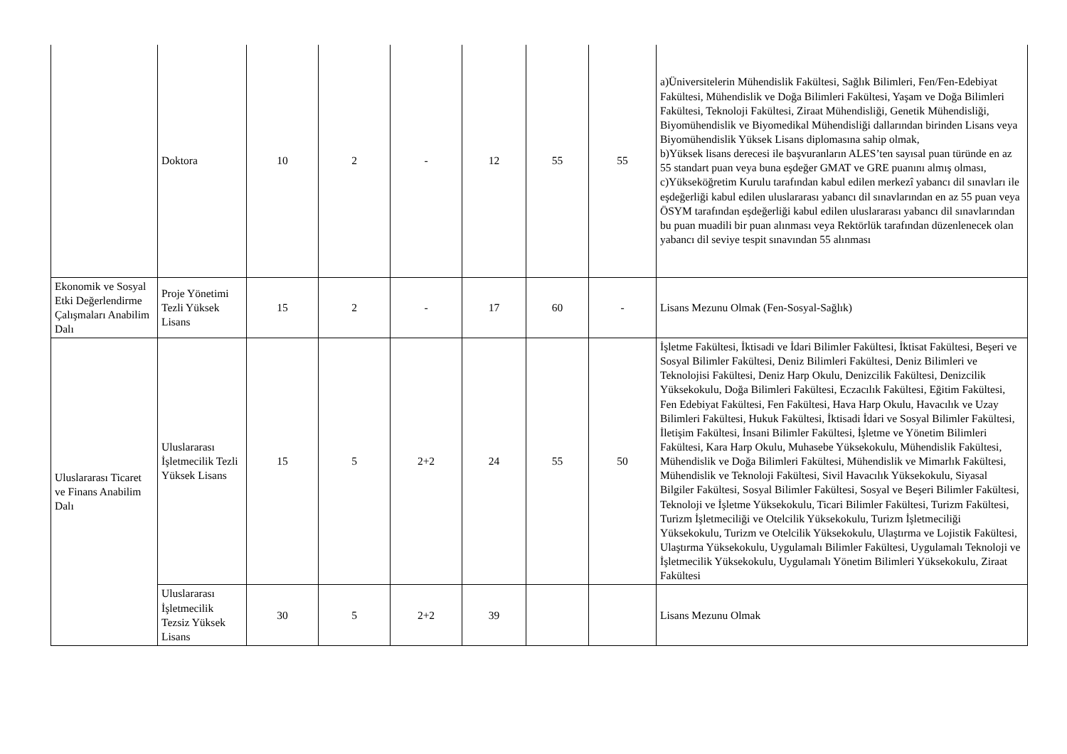| | Doktora | 10 | 2 | - | 12 | 55 | 55 | a)Üniversitelerin Mühendislik Fakültesi, Sağlık Bilimleri, Fen/Fen-Edebiyat Fakültesi, Mühendislik ve Doğa Bilimleri Fakültesi, Yaşam ve Doğa Bilimleri Fakültesi, Teknoloji Fakültesi, Ziraat Mühendisliği, Genetik Mühendisliği, Biyomühendislik ve Biyomedikal Mühendisliği dallarından birinden Lisans veya Biyomühendislik Yüksek Lisans diplomasına sahip olmak, b)Yüksek lisans derecesi ile başvuranların ALES’ten sayısal puan türünde en az 55 standart puan veya buna eşdeğer GMAT ve GRE puanını almış olması, c)Yükseköğretim Kurulu tarafından kabul edilen merkezî yabancı dil sınavları ile eşdeğerliği kabul edilen uluslararası yabancı dil sınavlarından en az 55 puan veya ÖSYM tarafından eşdeğerliği kabul edilen uluslararası yabancı dil sınavlarından bu puan muadili bir puan alınması veya Rektörlük tarafından düzenlenecek olan yabancı dil seviye tespit sınavından 55 alınması |
| Ekonomik ve Sosyal Etki Değerlendirme Çalışmaları Anabilim Dalı | Proje Yönetimi Tezli Yüksek Lisans | 15 | 2 | - | 17 | 60 | - | Lisans Mezunu Olmak (Fen-Sosyal-Sağlık) |
| Uluslararası Ticaret ve Finans Anabilim Dalı | Uluslararası İşletmecilik Tezli Yüksek Lisans | 15 | 5 | 2+2 | 24 | 55 | 50 | İşletme Fakültesi, İktisadi ve İdari Bilimler Fakültesi, İktisat Fakültesi, Beşeri ve Sosyal Bilimler Fakültesi, Deniz Bilimleri Fakültesi, Deniz Bilimleri ve Teknolojisi Fakültesi, Deniz Harp Okulu, Denizcilik Fakültesi, Denizcilik Yüksekokulu, Doğa Bilimleri Fakültesi, Eczacılık Fakültesi, Eğitim Fakültesi, Fen Edebiyat Fakültesi, Fen Fakültesi, Hava Harp Okulu, Havacılık ve Uzay Bilimleri Fakültesi, Hukuk Fakültesi, İktisadi İdari ve Sosyal Bilimler Fakültesi, İletişim Fakültesi, İnsani Bilimler Fakültesi, İşletme ve Yönetim Bilimleri Fakültesi, Kara Harp Okulu, Muhasebe Yüksekokulu, Mühendislik Fakültesi, Mühendislik ve Doğa Bilimleri Fakültesi, Mühendislik ve Mimarlık Fakültesi, Mühendislik ve Teknoloji Fakültesi, Sivil Havacılık Yüksekokulu, Siyasal Bilgiler Fakültesi, Sosyal Bilimler Fakültesi, Sosyal ve Beşeri Bilimler Fakültesi, Teknoloji ve İşletme Yüksekokulu, Ticari Bilimler Fakültesi, Turizm Fakültesi, Turizm İşletmeciliği ve Otelcilik Yüksekokulu, Turizm İşletmeciliği Yüksekokulu, Turizm ve Otelcilik Yüksekokulu, Ulaştırma ve Lojistik Fakültesi, Ulaştırma Yüksekokulu, Uygulamalı Bilimler Fakültesi, Uygulamalı Teknoloji ve İşletmecilik Yüksekokulu, Uygulamalı Yönetim Bilimleri Yüksekokulu, Ziraat Fakültesi |
| | Uluslararası İşletmecilik Tezsiz Yüksek Lisans | 30 | 5 | 2+2 | 39 | | | Lisans Mezunu Olmak |